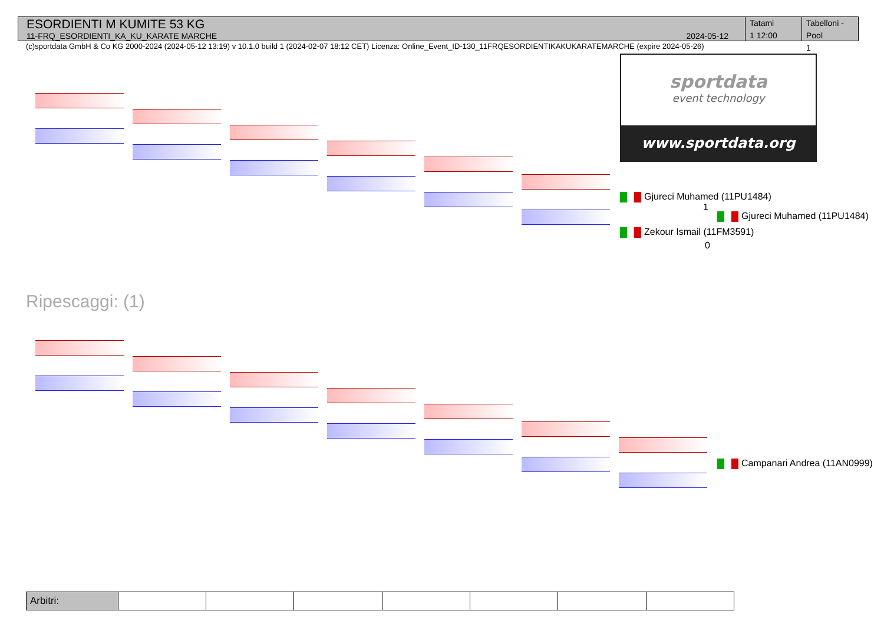ESORDIENTI M KUMITE 53 KG
11-FRQ_ESORDIENTI_KA_KU_KARATE MARCHE
2024-05-12
Tatami
1 12:00
Tabelloni - Pool
1
(c)sportdata GmbH & Co KG 2000-2024 (2024-05-12 13:19) v 10.1.0 build 1 (2024-02-07 18:12 CET) Licenza: Online_Event_ID-130_11FRQESORDIENTIKAKUKARATEMARCHE (expire 2024-05-26)
sportdata
event technology
www.sportdata.org
Gjureci Muhamed (11PU1484)
1
Gjureci Muhamed (11PU1484)
Zekour Ismail (11FM3591)
0
Ripescaggi: (1)
Campanari Andrea (11AN0999)
| Arbitri: | | | | | | | |